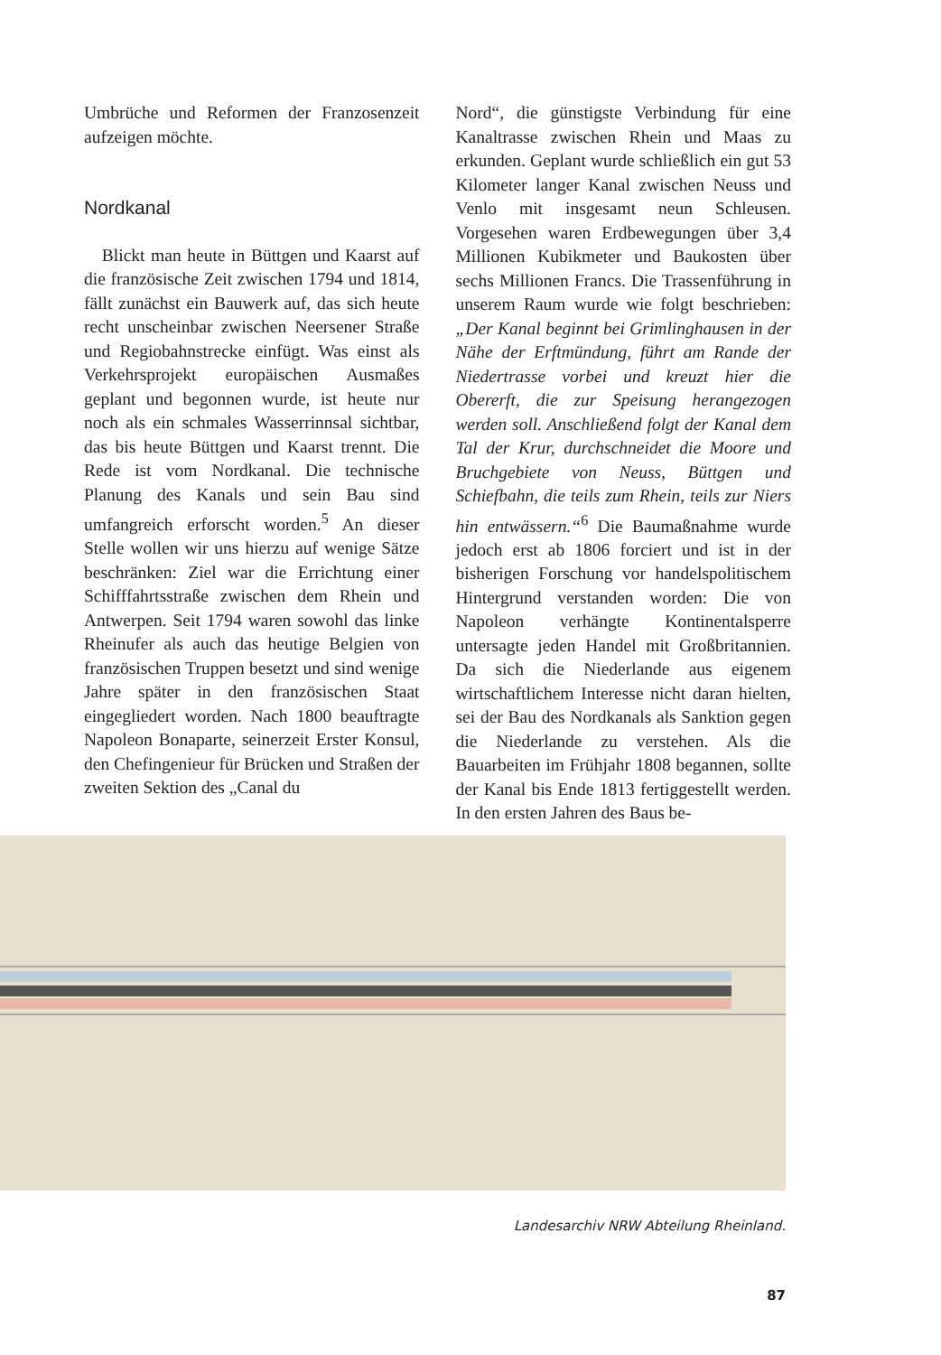Umbrüche und Reformen der Franzosenzeit aufzeigen möchte.
Nordkanal
Blickt man heute in Büttgen und Kaarst auf die französische Zeit zwischen 1794 und 1814, fällt zunächst ein Bauwerk auf, das sich heute recht unscheinbar zwischen Neersener Straße und Regiobahnstrecke einfügt. Was einst als Verkehrsprojekt europäischen Ausmaßes geplant und begonnen wurde, ist heute nur noch als ein schmales Wasserrinnsal sichtbar, das bis heute Büttgen und Kaarst trennt. Die Rede ist vom Nordkanal. Die technische Planung des Kanals und sein Bau sind umfangreich erforscht worden.<sup>5</sup> An dieser Stelle wollen wir uns hierzu auf wenige Sätze beschränken: Ziel war die Errichtung einer Schifffahrtsstraße zwischen dem Rhein und Antwerpen. Seit 1794 waren sowohl das linke Rheinufer als auch das heutige Belgien von französischen Truppen besetzt und sind wenige Jahre später in den französischen Staat eingegliedert worden. Nach 1800 beauftragte Napoleon Bonaparte, seinerzeit Erster Konsul, den Chefingenieur für Brücken und Straßen der zweiten Sektion des „Canal du
Nord“, die günstigste Verbindung für eine Kanaltrasse zwischen Rhein und Maas zu erkunden. Geplant wurde schließlich ein gut 53 Kilometer langer Kanal zwischen Neuss und Venlo mit insgesamt neun Schleusen. Vorgesehen waren Erdbewegungen über 3,4 Millionen Kubikmeter und Baukosten über sechs Millionen Francs. Die Trassenführung in unserem Raum wurde wie folgt beschrieben: „Der Kanal beginnt bei Grimlinghausen in der Nähe der Erftmündung, führt am Rande der Niedertrasse vorbei und kreuzt hier die Obererft, die zur Speisung herangezogen werden soll. Anschließend folgt der Kanal dem Tal der Krur, durchschneidet die Moore und Bruchgebiete von Neuss, Büttgen und Schiefbahn, die teils zum Rhein, teils zur Niers hin entwässern.“<sup>6</sup> Die Baumaßnahme wurde jedoch erst ab 1806 forciert und ist in der bisherigen Forschung vor handelspolitischem Hintergrund verstanden worden: Die von Napoleon verhängte Kontinentalsperre untersagte jeden Handel mit Großbritannien. Da sich die Niederlande aus eigenem wirtschaftlichem Interesse nicht daran hielten, sei der Bau des Nordkanals als Sanktion gegen die Niederlande zu verstehen. Als die Bauarbeiten im Frühjahr 1808 begannen, sollte der Kanal bis Ende 1813 fertiggestellt werden. In den ersten Jahren des Baus be-
Landesarchiv NRW Abteilung Rheinland.
87